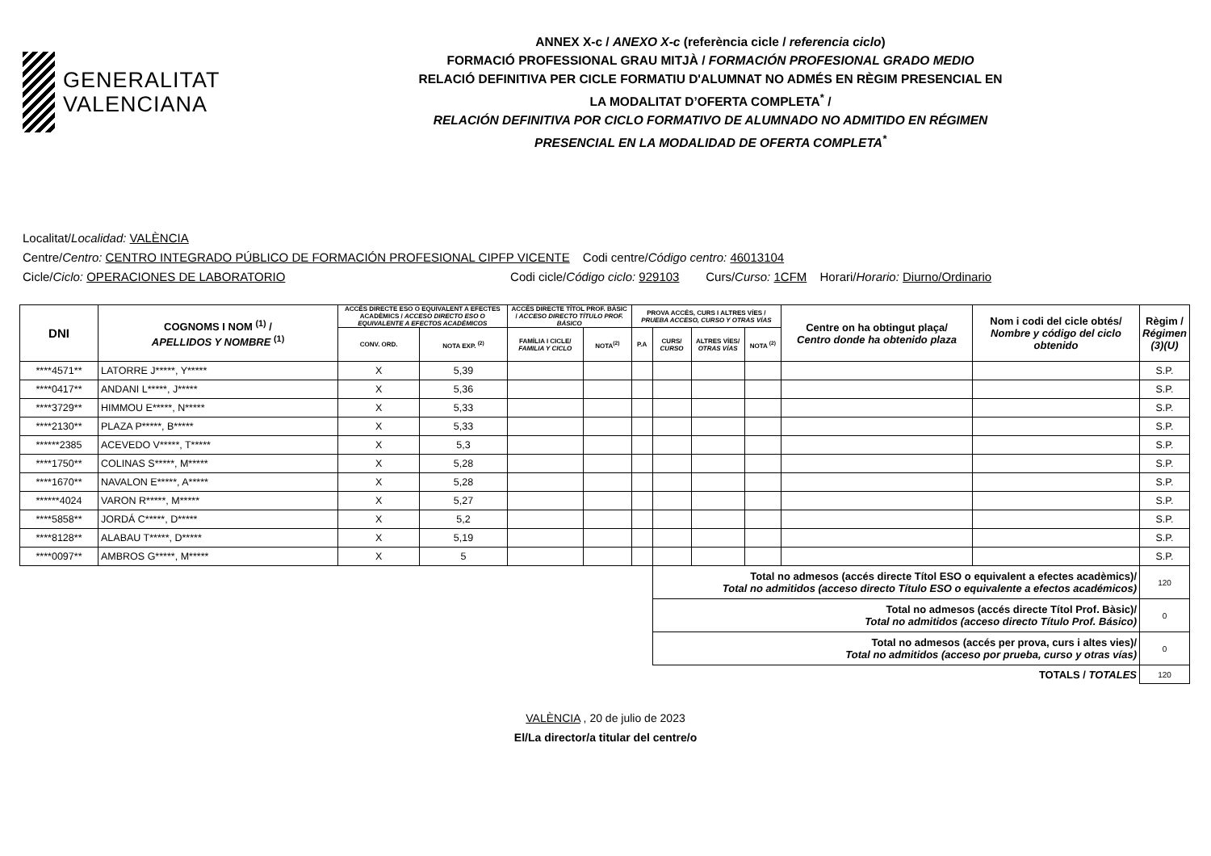GENERALITAT
VALENCIANA
ANNEX X-c / ANEXO X-c (referència cicle / referencia ciclo)
FORMACIÓ PROFESSIONAL GRAU MITJÀ / FORMACIÓN PROFESIONAL GRADO MEDIO
RELACIÓ DEFINITIVA PER CICLE FORMATIU D'ALUMNAT NO ADMÉS EN RÈGIM PRESENCIAL EN
LA MODALITAT D’OFERTA COMPLETA<sup>*</sup> /
RELACIÓN DEFINITIVA POR CICLO FORMATIVO DE ALUMNADO NO ADMITIDO EN RÉGIMEN
PRESENCIAL EN LA MODALIDAD DE OFERTA COMPLETA<sup>*</sup>
Localitat/Localidad: VALÈNCIA
Centre/Centro: CENTRO INTEGRADO PÚBLICO DE FORMACIÓN PROFESIONAL CIPFP VICENTE Codi centre/Código centro: 46013104
Cicle/Ciclo: OPERACIONES DE LABORATORIO Codi cicle/Código ciclo: 929103 Curs/Curso: 1CFM Horari/Horario: Diurno/Ordinario
| DNI | COGNOMS I NOM <sup>(1)</sup> / APELLIDOS Y NOMBRE <sup>(1)</sup> | ACCÉS DIRECTE ESO O EQUIVALENT A EFECTES ACADÈMICS / ACCESO DIRECTO ESO O EQUIVALENTE A EFECTOS ACADÉMICOS | | ACCÉS DIRECTE TÍTOL PROF. BÀSIC / ACCESO DIRECTO TÍTULO PROF. BÁSICO | | PROVA ACCÉS, CURS I ALTRES VÍES / PRUEBA ACCESO, CURSO Y OTRAS VÍAS | | | | Centre on ha obtingut plaça/ Centro donde ha obtenido plaza | Nom i codi del cicle obtés/ Nombre y código del ciclo obtenido | Règim / Régimen (3)(U) |
| --- | --- | --- | --- | --- | --- | --- | --- | --- | --- | --- | --- | --- |
| | | CONV. ORD. | NOTA EXP. <sup>(2)</sup> | FAMÍLIA I CICLE/ FAMILIA Y CICLO | NOTA<sup>(2)</sup> | P.A | CURS/ CURSO | ALTRES VÍES/ OTRAS VÍAS | NOTA <sup>(2)</sup> | | | |
| ****4571** | LATORRE J*****, Y***** | X | 5,39 | | | | | | | | | S.P. |
| ****0417** | ANDANI L*****, J***** | X | 5,36 | | | | | | | | | S.P. |
| ****3729** | HIMMOU E*****, N***** | X | 5,33 | | | | | | | | | S.P. |
| ****2130** | PLAZA P*****, B***** | X | 5,33 | | | | | | | | | S.P. |
| ******2385 | ACEVEDO V*****, T***** | X | 5,3 | | | | | | | | | S.P. |
| ****1750** | COLINAS S*****, M***** | X | 5,28 | | | | | | | | | S.P. |
| ****1670** | NAVALON E*****, A***** | X | 5,28 | | | | | | | | | S.P. |
| ******4024 | VARON R*****, M***** | X | 5,27 | | | | | | | | | S.P. |
| ****5858** | JORDÁ C*****, D***** | X | 5,2 | | | | | | | | | S.P. |
| ****8128** | ALABAU T*****, D***** | X | 5,19 | | | | | | | | | S.P. |
| ****0097** | AMBROS G*****, M***** | X | 5 | | | | | | | | | S.P. |
| | | | | | | | Total no admesos (accés directe Títol ESO o equivalent a efectes acadèmics)/ Total no admitidos (acceso directo Título ESO o equivalente a efectos académicos) | | | | | 120 |
| | | | | | | | Total no admesos (accés directe Títol Prof. Bàsic)/ Total no admitidos (acceso directo Título Prof. Básico) | | | | | 0 |
| | | | | | | | Total no admesos (accés per prova, curs i altes vies)/ Total no admitidos (acceso por prueba, curso y otras vías) | | | | | 0 |
| TOTALS / TOTALES | | | | | | | | | | | | 120 |
VALÈNCIA , 20 de julio de 2023
El/La director/a titular del centre/o